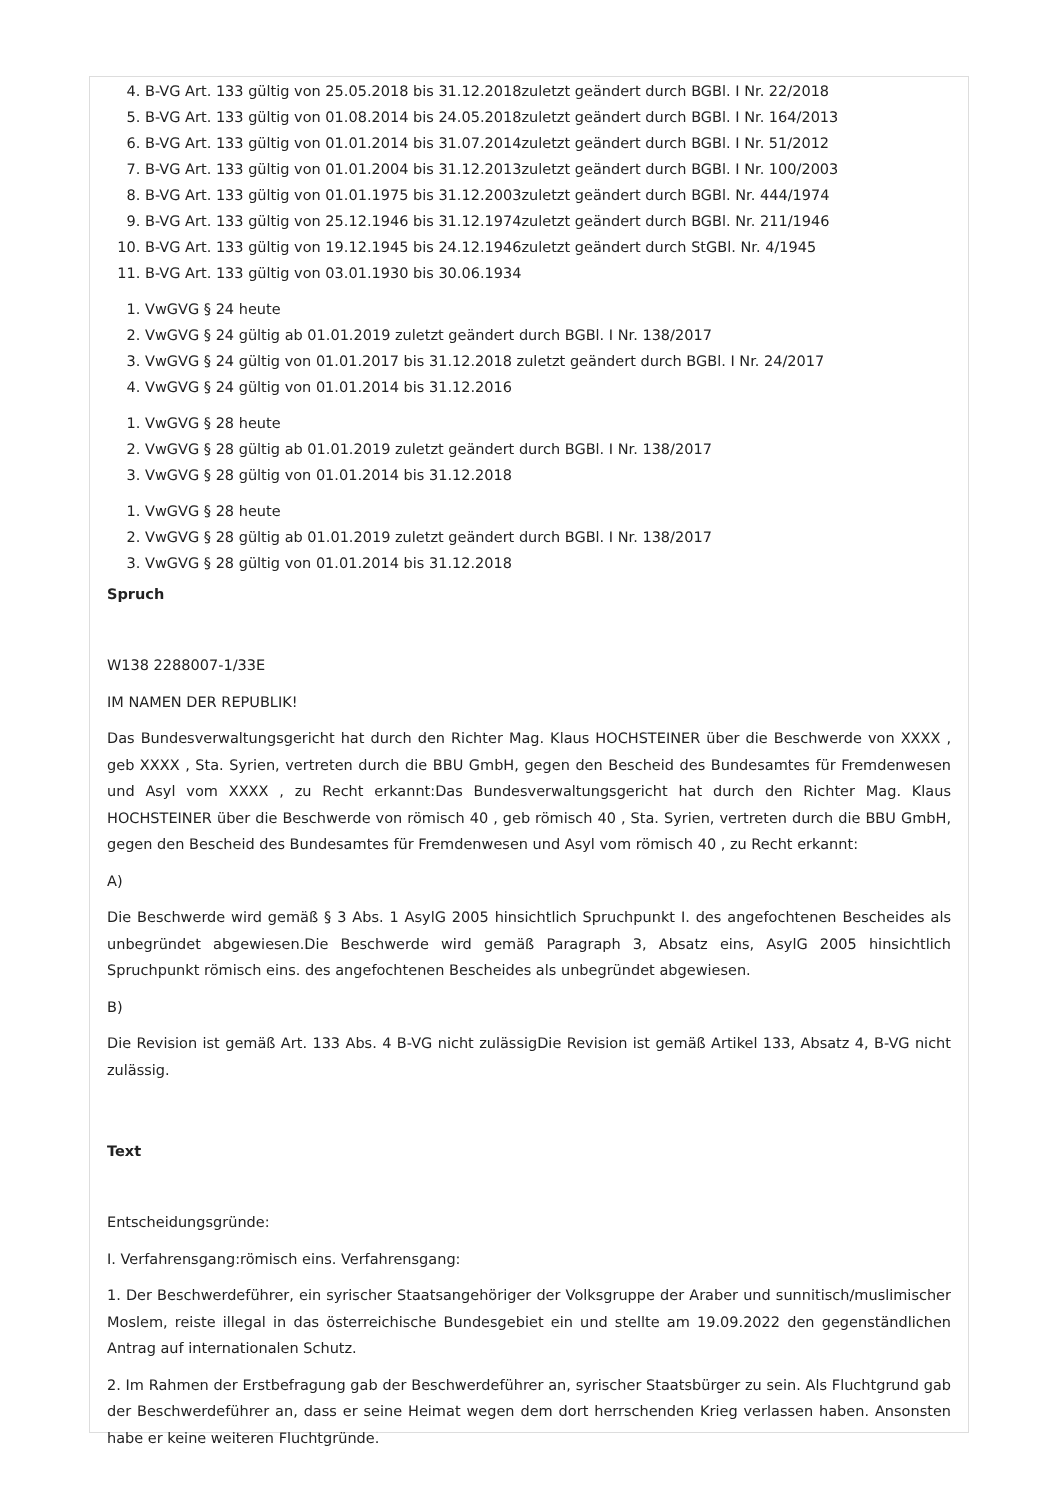4. B-VG Art. 133 gültig von 25.05.2018 bis 31.12.2018zuletzt geändert durch BGBl. I Nr. 22/2018
5. B-VG Art. 133 gültig von 01.08.2014 bis 24.05.2018zuletzt geändert durch BGBl. I Nr. 164/2013
6. B-VG Art. 133 gültig von 01.01.2014 bis 31.07.2014zuletzt geändert durch BGBl. I Nr. 51/2012
7. B-VG Art. 133 gültig von 01.01.2004 bis 31.12.2013zuletzt geändert durch BGBl. I Nr. 100/2003
8. B-VG Art. 133 gültig von 01.01.1975 bis 31.12.2003zuletzt geändert durch BGBl. Nr. 444/1974
9. B-VG Art. 133 gültig von 25.12.1946 bis 31.12.1974zuletzt geändert durch BGBl. Nr. 211/1946
10. B-VG Art. 133 gültig von 19.12.1945 bis 24.12.1946zuletzt geändert durch StGBl. Nr. 4/1945
11. B-VG Art. 133 gültig von 03.01.1930 bis 30.06.1934
1. VwGVG § 24 heute
2. VwGVG § 24 gültig ab 01.01.2019 zuletzt geändert durch BGBl. I Nr. 138/2017
3. VwGVG § 24 gültig von 01.01.2017 bis 31.12.2018 zuletzt geändert durch BGBl. I Nr. 24/2017
4. VwGVG § 24 gültig von 01.01.2014 bis 31.12.2016
1. VwGVG § 28 heute
2. VwGVG § 28 gültig ab 01.01.2019 zuletzt geändert durch BGBl. I Nr. 138/2017
3. VwGVG § 28 gültig von 01.01.2014 bis 31.12.2018
1. VwGVG § 28 heute
2. VwGVG § 28 gültig ab 01.01.2019 zuletzt geändert durch BGBl. I Nr. 138/2017
3. VwGVG § 28 gültig von 01.01.2014 bis 31.12.2018
Spruch
W138 2288007-1/33E
IM NAMEN DER REPUBLIK!
Das Bundesverwaltungsgericht hat durch den Richter Mag. Klaus HOCHSTEINER über die Beschwerde von XXXX , geb XXXX , Sta. Syrien, vertreten durch die BBU GmbH, gegen den Bescheid des Bundesamtes für Fremdenwesen und Asyl vom XXXX , zu Recht erkannt:Das Bundesverwaltungsgericht hat durch den Richter Mag. Klaus HOCHSTEINER über die Beschwerde von römisch 40 , geb römisch 40 , Sta. Syrien, vertreten durch die BBU GmbH, gegen den Bescheid des Bundesamtes für Fremdenwesen und Asyl vom römisch 40 , zu Recht erkannt:
A)
Die Beschwerde wird gemäß § 3 Abs. 1 AsylG 2005 hinsichtlich Spruchpunkt I. des angefochtenen Bescheides als unbegründet abgewiesen.Die Beschwerde wird gemäß Paragraph 3, Absatz eins, AsylG 2005 hinsichtlich Spruchpunkt römisch eins. des angefochtenen Bescheides als unbegründet abgewiesen.
B)
Die Revision ist gemäß Art. 133 Abs. 4 B-VG nicht zulässigDie Revision ist gemäß Artikel 133, Absatz 4, B-VG nicht zulässig.
Text
Entscheidungsgründe:
I. Verfahrensgang:römisch eins. Verfahrensgang:
1. Der Beschwerdeführer, ein syrischer Staatsangehöriger der Volksgruppe der Araber und sunnitisch/muslimischer Moslem, reiste illegal in das österreichische Bundesgebiet ein und stellte am 19.09.2022 den gegenständlichen Antrag auf internationalen Schutz.
2. Im Rahmen der Erstbefragung gab der Beschwerdeführer an, syrischer Staatsbürger zu sein. Als Fluchtgrund gab der Beschwerdeführer an, dass er seine Heimat wegen dem dort herrschenden Krieg verlassen haben. Ansonsten habe er keine weiteren Fluchtgründe.